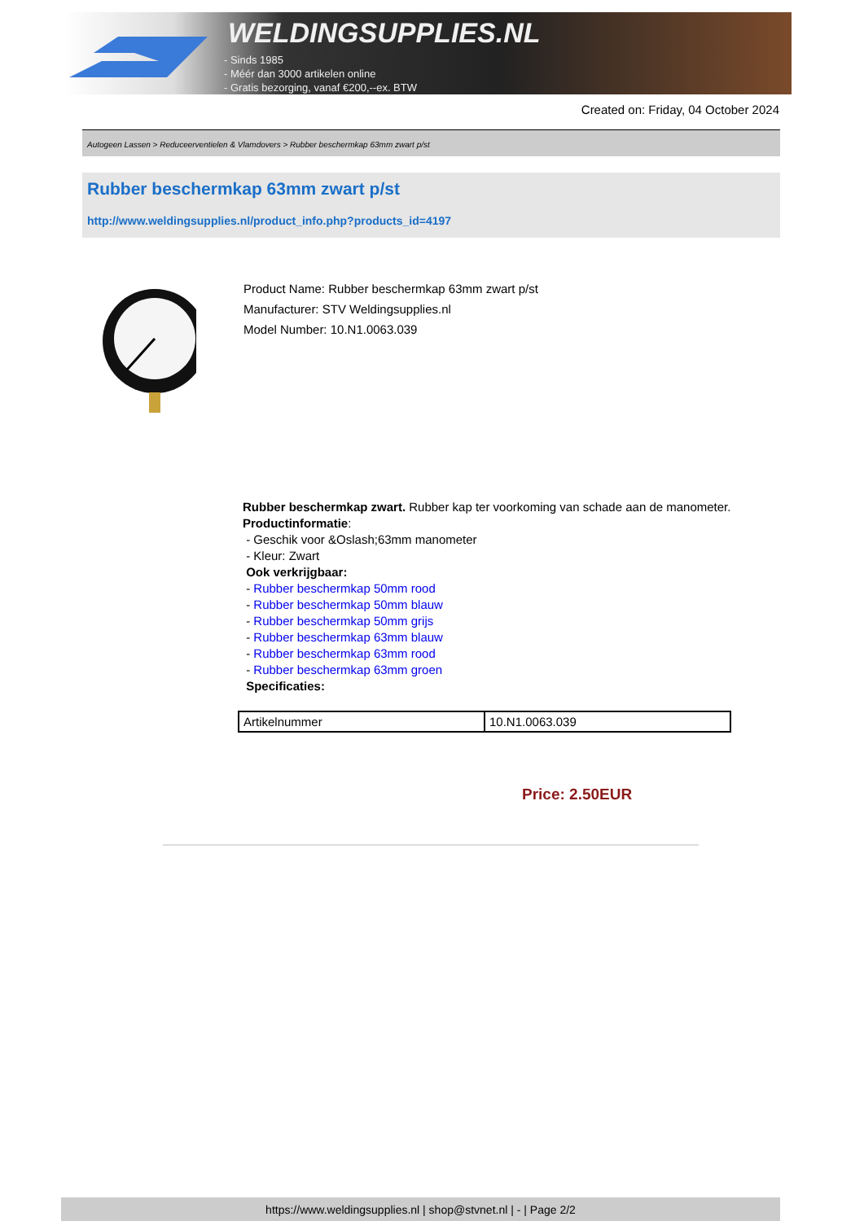WELDINGSUPPLIES.NL
- Sinds 1985
- Méér dan 3000 artikelen online
- Gratis bezorging, vanaf €200,--ex. BTW
Created on: Friday, 04 October 2024
Autogeen Lassen > Reduceerventielen & Vlamdovers > Rubber beschermkap 63mm zwart p/st
Rubber beschermkap 63mm zwart p/st
http://www.weldingsupplies.nl/product_info.php?products_id=4197
Product Name: Rubber beschermkap 63mm zwart p/st
Manufacturer: STV Weldingsupplies.nl
Model Number: 10.N1.0063.039
Rubber beschermkap zwart. Rubber kap ter voorkoming van schade aan de manometer.
Productinformatie:
- Geschik voor &Oslash;63mm manometer
- Kleur: Zwart
Ook verkrijgbaar:
- Rubber beschermkap 50mm rood
- Rubber beschermkap 50mm blauw
- Rubber beschermkap 50mm grijs
- Rubber beschermkap 63mm blauw
- Rubber beschermkap 63mm rood
- Rubber beschermkap 63mm groen
Specificaties:
| Artikelnummer | 10.N1.0063.039 |
Price: 2.50EUR
https://www.weldingsupplies.nl | shop@stvnet.nl | - | Page 2/2